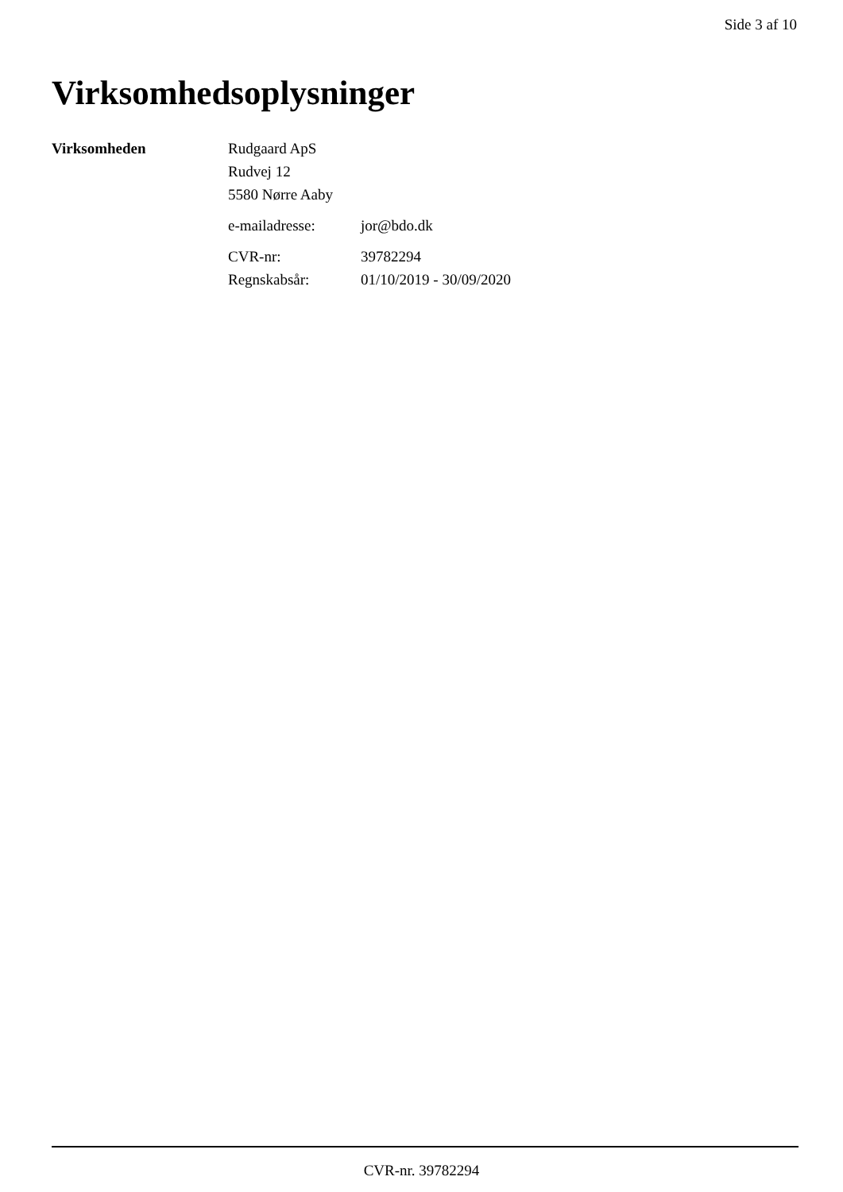Side 3 af 10
Virksomhedsoplysninger
| Virksomheden | Rudgaard ApS | |
| | Rudvej 12 | |
| | 5580 Nørre Aaby | |
| | e-mailadresse: | jor@bdo.dk |
| | CVR-nr: | 39782294 |
| | Regnskabsår: | 01/10/2019 - 30/09/2020 |
CVR-nr. 39782294